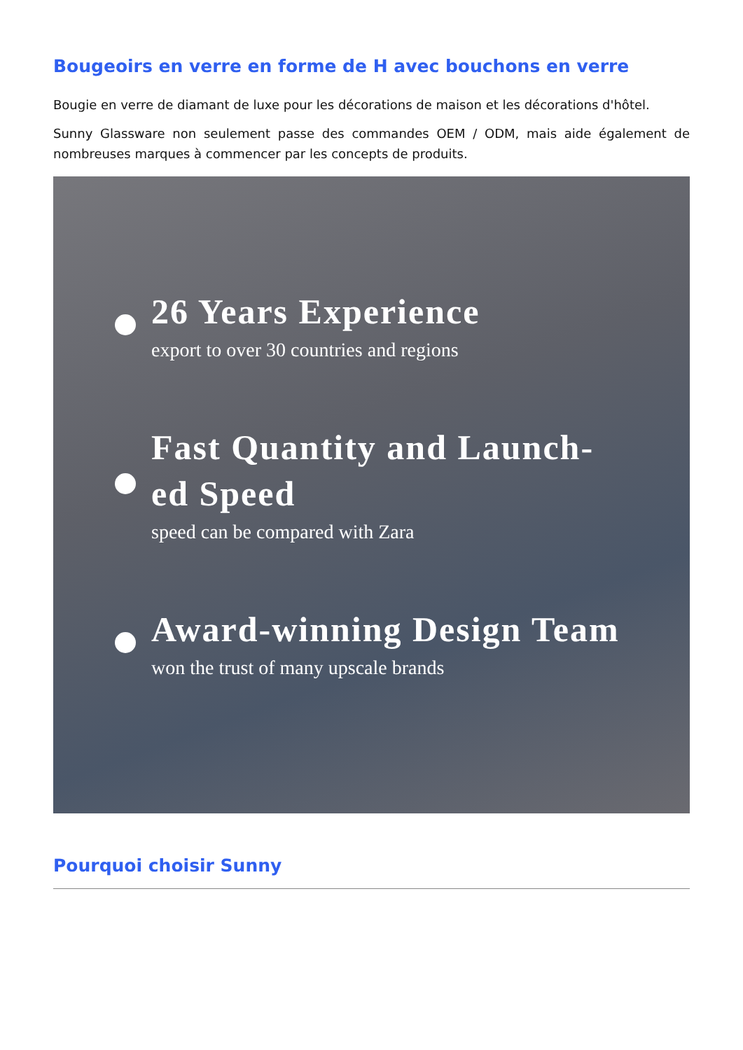Bougeoirs en verre en forme de H avec bouchons en verre
Bougie en verre de diamant de luxe pour les décorations de maison et les décorations d'hôtel.
Sunny Glassware non seulement passe des commandes OEM / ODM, mais aide également de nombreuses marques à commencer par les concepts de produits.
26 Years Experience
export to over 30 countries and regions
Fast Quantity and Launch-
ed Speed
speed can be compared with Zara
Award-winning Design Team
won the trust of many upscale brands
Pourquoi choisir Sunny